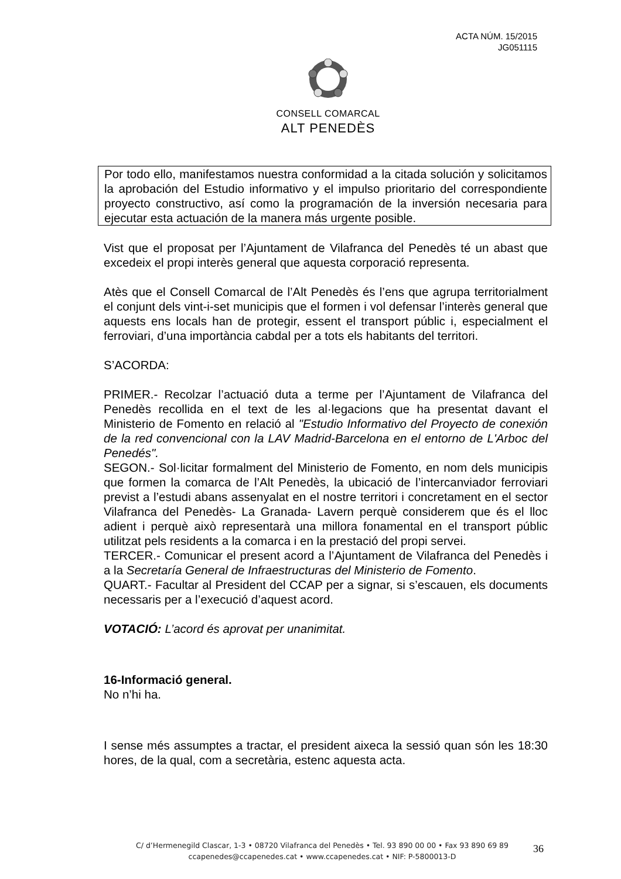ACTA NÚM. 15/2015
JG051115
CONSELL COMARCAL
ALT PENEDÈS
Por todo ello, manifestamos nuestra conformidad a la citada solución y solicitamos la aprobación del Estudio informativo y el impulso prioritario del correspondiente proyecto constructivo, así como la programación de la inversión necesaria para ejecutar esta actuación de la manera más urgente posible.
Vist que el proposat per l’Ajuntament de Vilafranca del Penedès té un abast que excedeix el propi interès general que aquesta corporació representa.
Atès que el Consell Comarcal de l’Alt Penedès és l’ens que agrupa territorialment el conjunt dels vint-i-set municipis que el formen i vol defensar l’interès general que aquests ens locals han de protegir, essent el transport públic i, especialment el ferroviari, d’una importància cabdal per a tots els habitants del territori.
S’ACORDA:
PRIMER.- Recolzar l’actuació duta a terme per l’Ajuntament de Vilafranca del Penedès recollida en el text de les al·legacions que ha presentat davant el Ministerio de Fomento en relació al "Estudio Informativo del Proyecto de conexión de la red convencional con la LAV Madrid-Barcelona en el entorno de L'Arboc del Penedés".
SEGON.- Sol·licitar formalment del Ministerio de Fomento, en nom dels municipis que formen la comarca de l’Alt Penedès, la ubicació de l’intercanviador ferroviari previst a l’estudi abans assenyalat en el nostre territori i concretament en el sector Vilafranca del Penedès- La Granada- Lavern perquè considerem que és el lloc adient i perquè això representarà una millora fonamental en el transport públic utilitzat pels residents a la comarca i en la prestació del propi servei.
TERCER.- Comunicar el present acord a l’Ajuntament de Vilafranca del Penedès i a la Secretaría General de Infraestructuras del Ministerio de Fomento.
QUART.- Facultar al President del CCAP per a signar, si s’escauen, els documents necessaris per a l’execució d’aquest acord.
VOTACIÓ: L’acord és aprovat per unanimitat.
16-Informació general.
No n’hi ha.
I sense més assumptes a tractar, el president aixeca la sessió quan són les 18:30 hores, de la qual, com a secretària, estenc aquesta acta.
C/ d’Hermenegild Clascar, 1-3 • 08720 Vilafranca del Penedès • Tel. 93 890 00 00 • Fax 93 890 69 89
ccapenedes@ccapenedes.cat • www.ccapenedes.cat • NIF: P-5800013-D
36